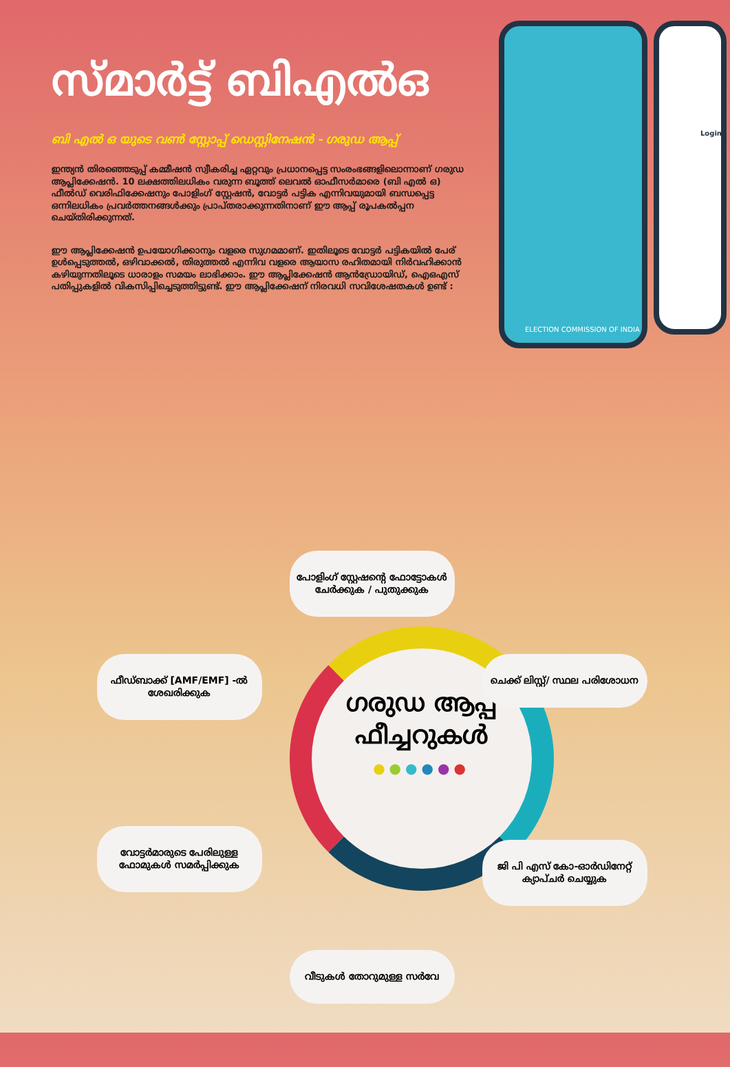സ്മാർട്ട് ബിഎൽഒ
ബി എൽ ഒ യുടെ വൺ സ്റ്റോപ്പ് ഡെസ്റ്റിനേഷൻ - ഗരുഡ ആപ്പ്
ഇന്ത്യൻ തിരഞ്ഞെടുപ്പ് കമ്മീഷൻ സ്വീകരിച്ച ഏറ്റവും പ്രധാനപ്പെട്ട സംരംഭങ്ങളിലൊന്നാണ് ഗരുഡ ആപ്ലിക്കേഷൻ. 10 ലക്ഷത്തിലധികം വരുന്ന ബൂത്ത് ലെവൽ ഓഫീസർമാരെ (ബി എൽ ഒ) ഫീൽഡ് വെരിഫിക്കേഷനും പോളിംഗ് സ്റ്റേഷൻ, വോട്ടർ പട്ടിക എന്നിവയുമായി ബന്ധപ്പെട്ട ഒന്നിലധികം പ്രവർത്തനങ്ങൾക്കും പ്രാപ്തരാക്കുന്നതിനാണ് ഈ ആപ്പ് രൂപകൽപ്പന ചെയ്തിരിക്കുന്നത്.
ഈ ആപ്ലിക്കേഷൻ ഉപയോഗിക്കാനും വളരെ സുഗമമാണ്. ഇതിലൂടെ വോട്ടർ പട്ടികയിൽ പേര് ഉൾപ്പെടുത്തൽ, ഒഴിവാക്കൽ, തിരുത്തൽ എന്നിവ വളരെ ആയാസ രഹിതമായി നിർവഹിക്കാൻ കഴിയുന്നതിലൂടെ ധാരാളം സമയം ലാഭിക്കാം. ഈ ആപ്ലിക്കേഷൻ ആൻഡ്രോയിഡ്, ഐഒഎസ് പതിപ്പുകളിൽ വികസിപ്പിച്ചെടുത്തിട്ടുണ്ട്. ഈ ആപ്ലിക്കേഷന് നിരവധി സവിശേഷതകൾ ഉണ്ട് :
ELECTION COMMISSION OF INDIA
Login
ഗരുഡ ആപ്പ് ഫീച്ചറുകൾ
●●●●●●
പോളിംഗ് സ്റ്റേഷന്റെ ഫോട്ടോകൾ ചേർക്കുക / പുതുക്കുക
ചെക്ക് ലിസ്റ്റ്/ സ്ഥല പരിശോധന
ജി പി എസ് കോ-ഓർഡിനേറ്റ് ക്യാപ്ചർ ചെയ്യുക
വീടുകൾ തോറുമുള്ള സർവേ
വോട്ടർമാരുടെ പേരിലുള്ള ഫോമുകൾ സമർപ്പിക്കുക
ഫീഡ്ബാക്ക് [AMF/EMF] -ൽ ശേഖരിക്കുക